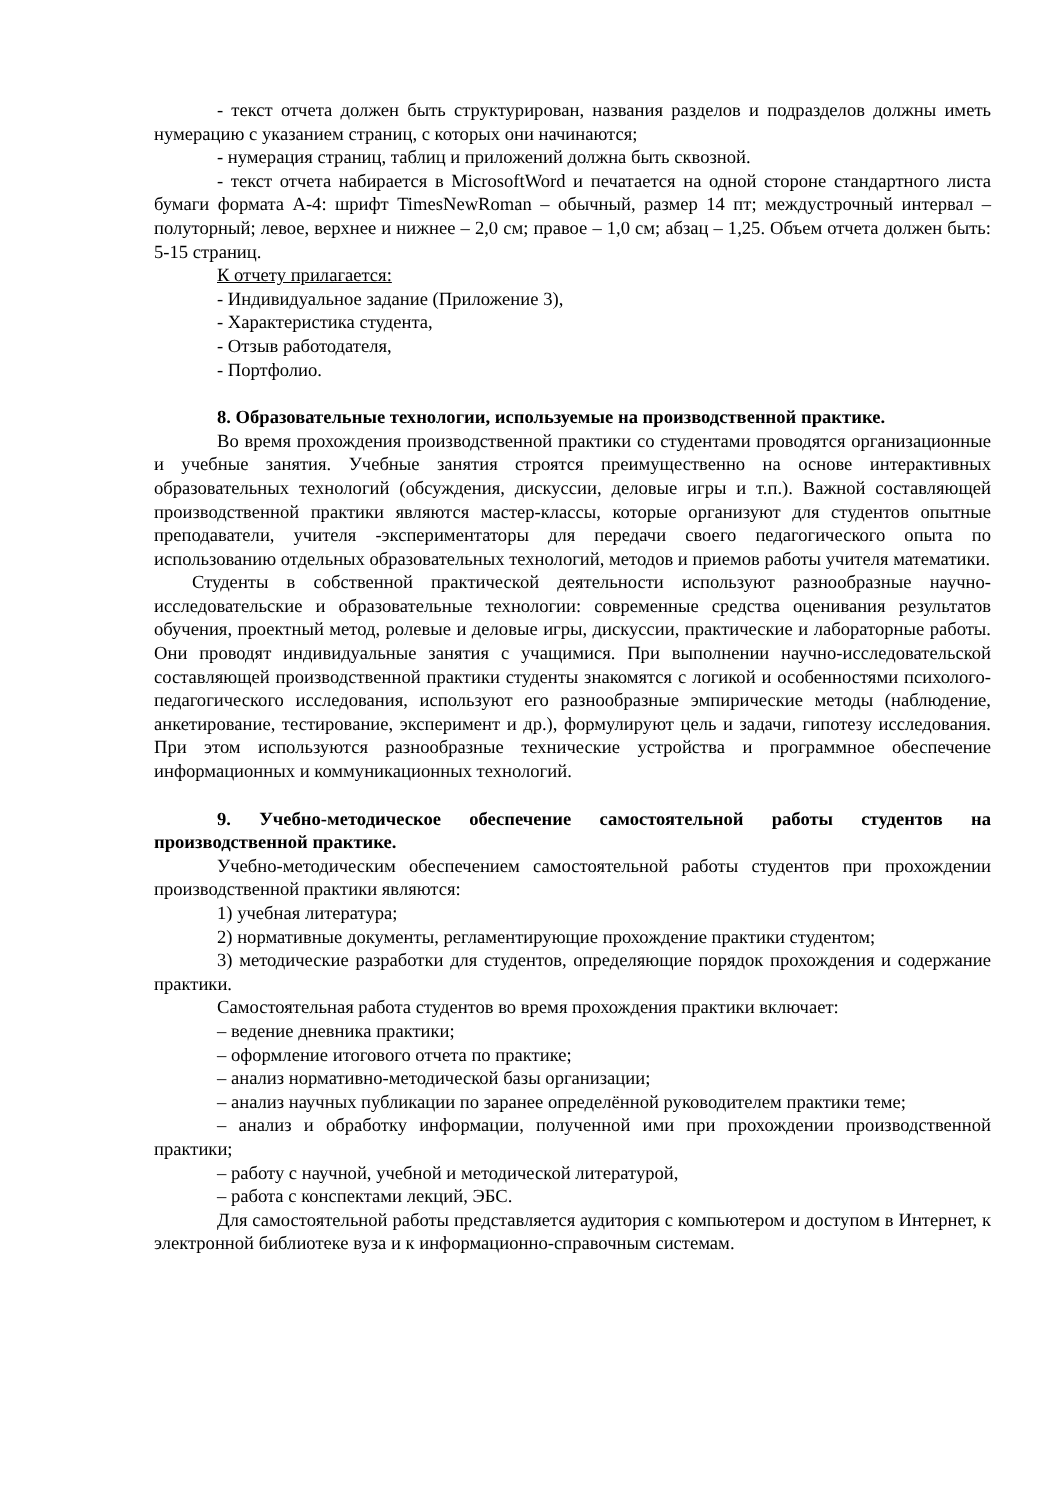- текст отчета должен быть структурирован, названия разделов и подразделов должны иметь нумерацию с указанием страниц, с которых они начинаются;
- нумерация страниц, таблиц и приложений должна быть сквозной.
- текст отчета набирается в MicrosoftWord и печатается на одной стороне стандартного листа бумаги формата А-4: шрифт TimesNewRoman – обычный, размер 14 пт; междустрочный интервал – полуторный; левое, верхнее и нижнее – 2,0 см; правое – 1,0 см; абзац – 1,25. Объем отчета должен быть: 5-15 страниц.
К отчету прилагается:
- Индивидуальное задание (Приложение 3),
- Характеристика студента,
- Отзыв работодателя,
- Портфолио.
8. Образовательные технологии, используемые на производственной практике.
Во время прохождения производственной практики со студентами проводятся организационные и учебные занятия. Учебные занятия строятся преимущественно на основе интерактивных образовательных технологий (обсуждения, дискуссии, деловые игры и т.п.). Важной составляющей производственной практики являются мастер-классы, которые организуют для студентов опытные преподаватели, учителя -экспериментаторы для передачи своего педагогического опыта по использованию отдельных образовательных технологий, методов и приемов работы учителя математики.
Студенты в собственной практической деятельности используют разнообразные научно-исследовательские и образовательные технологии: современные средства оценивания результатов обучения, проектный метод, ролевые и деловые игры, дискуссии, практические и лабораторные работы. Они проводят индивидуальные занятия с учащимися. При выполнении научно-исследовательской составляющей производственной практики студенты знакомятся с логикой и особенностями психолого-педагогического исследования, используют его разнообразные эмпирические методы (наблюдение, анкетирование, тестирование, эксперимент и др.), формулируют цель и задачи, гипотезу исследования. При этом используются разнообразные технические устройства и программное обеспечение информационных и коммуникационных технологий.
9. Учебно-методическое обеспечение самостоятельной работы студентов на производственной практике.
Учебно-методическим обеспечением самостоятельной работы студентов при прохождении производственной практики являются:
1) учебная литература;
2) нормативные документы, регламентирующие прохождение практики студентом;
3) методические разработки для студентов, определяющие порядок прохождения и содержание практики.
Самостоятельная работа студентов во время прохождения практики включает:
– ведение дневника практики;
– оформление итогового отчета по практике;
– анализ нормативно-методической базы организации;
– анализ научных публикации по заранее определённой руководителем практики теме;
– анализ и обработку информации, полученной ими при прохождении производственной практики;
– работу с научной, учебной и методической литературой,
– работа с конспектами лекций, ЭБС.
Для самостоятельной работы представляется аудитория с компьютером и доступом в Интернет, к электронной библиотеке вуза и к информационно-справочным системам.